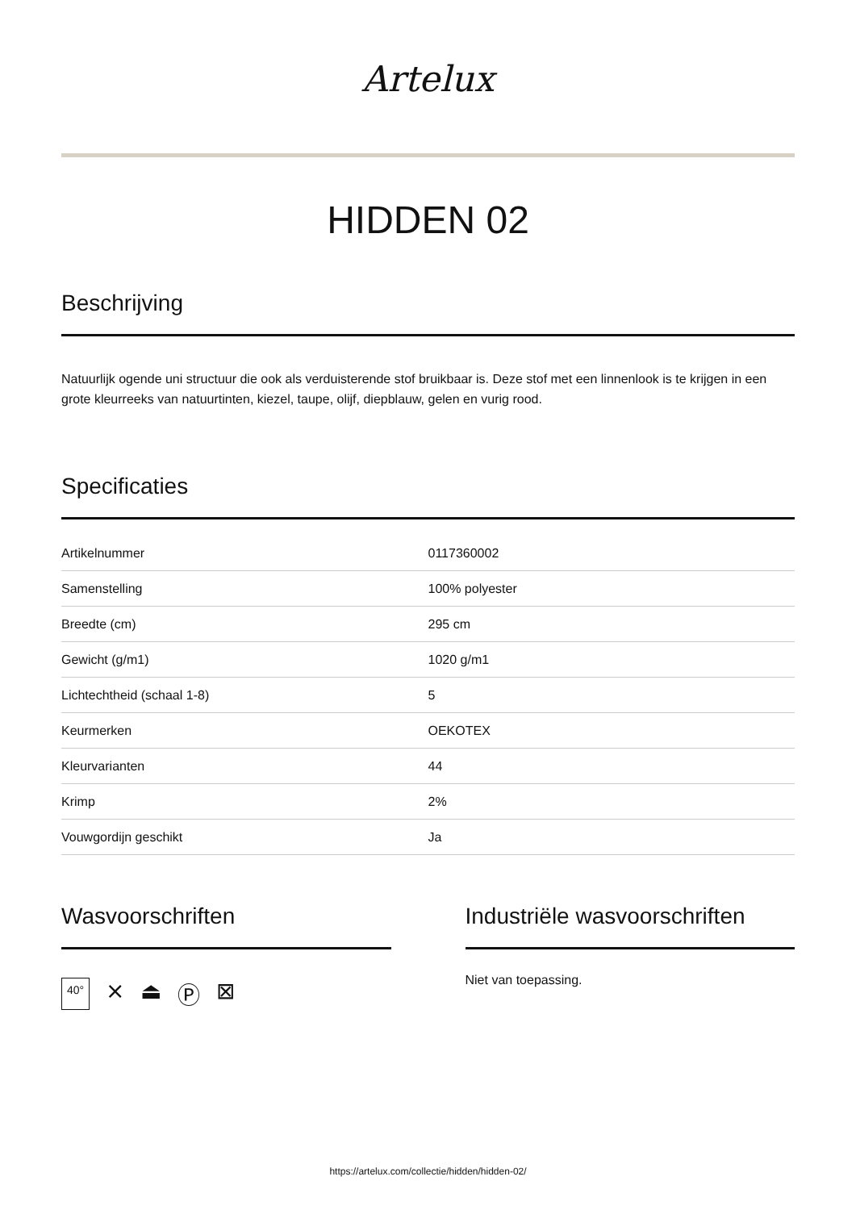Artelux
HIDDEN 02
Beschrijving
Natuurlijk ogende uni structuur die ook als verduisterende stof bruikbaar is. Deze stof met een linnenlook is te krijgen in een grote kleurreeks van natuurtinten, kiezel, taupe, olijf, diepblauw, gelen en vurig rood.
Specificaties
| Artikelnummer | 0117360002 |
| Samenstelling | 100% polyester |
| Breedte (cm) | 295 cm |
| Gewicht (g/m1) | 1020 g/m1 |
| Lichtechtheid (schaal 1-8) | 5 |
| Keurmerken | OEKOTEX |
| Kleurvarianten | 44 |
| Krimp | 2% |
| Vouwgordijn geschikt | Ja |
Wasvoorschriften
40° ⨯ ⏏ Ⓟ ⊠
Industriële wasvoorschriften
Niet van toepassing.
https://artelux.com/collectie/hidden/hidden-02/